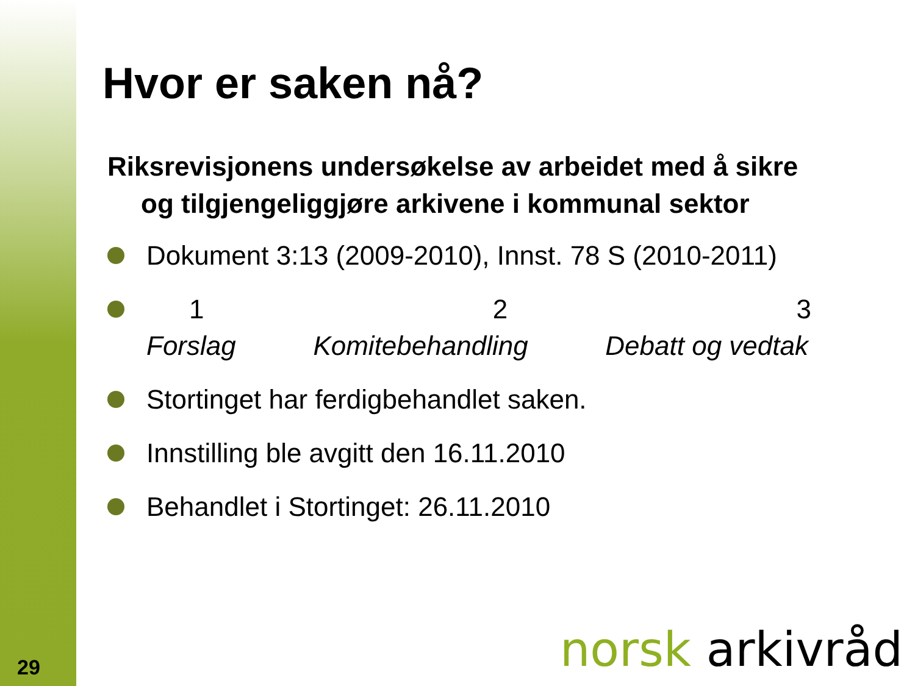29
Hvor er saken nå?
Riksrevisjonens undersøkelse av arbeidet med å sikre og tilgjengeliggjøre arkivene i kommunal sektor
Dokument 3:13 (2009-2010), Innst. 78 S (2010-2011)
1 2 3
Forslag Komitebehandling Debatt og vedtak
Stortinget har ferdigbehandlet saken.
Innstilling ble avgitt den 16.11.2010
Behandlet i Stortinget: 26.11.2010
norsk arkivråd